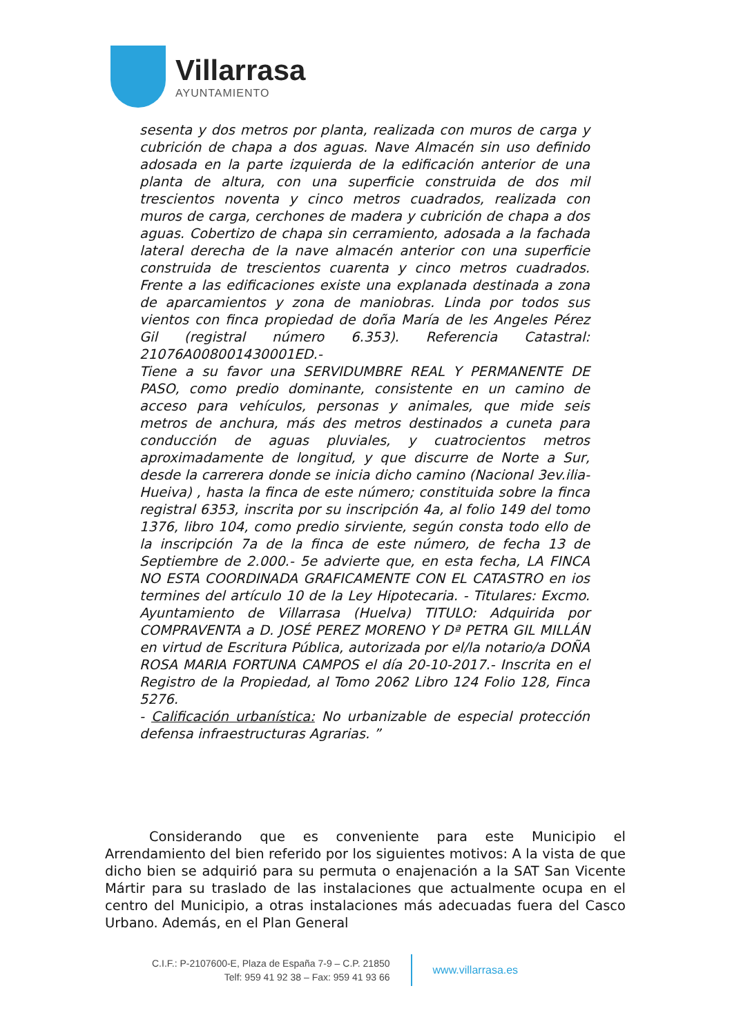Villarrasa
AYUNTAMIENTO
sesenta y dos metros por planta, realizada con muros de carga y cubrición de chapa a dos aguas. Nave Almacén sin uso definido adosada en la parte izquierda de la edificación anterior de una planta de altura, con una superficie construida de dos mil trescientos noventa y cinco metros cuadrados, realizada con muros de carga, cerchones de madera y cubrición de chapa a dos aguas. Cobertizo de chapa sin cerramiento, adosada a la fachada lateral derecha de la nave almacén anterior con una superficie construida de trescientos cuarenta y cinco metros cuadrados. Frente a las edificaciones existe una explanada destinada a zona de aparcamientos y zona de maniobras. Linda por todos sus vientos con finca propiedad de doña María de les Angeles Pérez Gil (registral número 6.353). Referencia Catastral: 21076A008001430001ED.-
Tiene a su favor una SERVIDUMBRE REAL Y PERMANENTE DE PASO, como predio dominante, consistente en un camino de acceso para vehículos, personas y animales, que mide seis metros de anchura, más des metros destinados a cuneta para conducción de aguas pluviales, y cuatrocientos metros aproximadamente de longitud, y que discurre de Norte a Sur, desde la carrerera donde se inicia dicho camino (Nacional 3ev.ilia-Hueiva) , hasta la finca de este número; constituida sobre la finca registral 6353, inscrita por su inscripción 4a, al folio 149 del tomo 1376, libro 104, como predio sirviente, según consta todo ello de la inscripción 7a de la finca de este número, de fecha 13 de Septiembre de 2.000.- 5e advierte que, en esta fecha, LA FINCA NO ESTA COORDINADA GRAFICAMENTE CON EL CATASTRO en ios termines del artículo 10 de la Ley Hipotecaria. - Titulares: Excmo. Ayuntamiento de Villarrasa (Huelva) TITULO: Adquirida por COMPRAVENTA a D. JOSÉ PEREZ MORENO Y Dª PETRA GIL MILLÁN en virtud de Escritura Pública, autorizada por el/la notario/a DOÑA ROSA MARIA FORTUNA CAMPOS el día 20-10-2017.- Inscrita en el Registro de la Propiedad, al Tomo 2062 Libro 124 Folio 128, Finca 5276.
- Calificación urbanística: No urbanizable de especial protección defensa infraestructuras Agrarias. ”
Considerando que es conveniente para este Municipio el Arrendamiento del bien referido por los siguientes motivos: A la vista de que dicho bien se adquirió para su permuta o enajenación a la SAT San Vicente Mártir para su traslado de las instalaciones que actualmente ocupa en el centro del Municipio, a otras instalaciones más adecuadas fuera del Casco Urbano. Además, en el Plan General
C.I.F.: P-2107600-E, Plaza de España 7-9 – C.P. 21850
Telf: 959 41 92 38 – Fax: 959 41 93 66
www.villarrasa.es